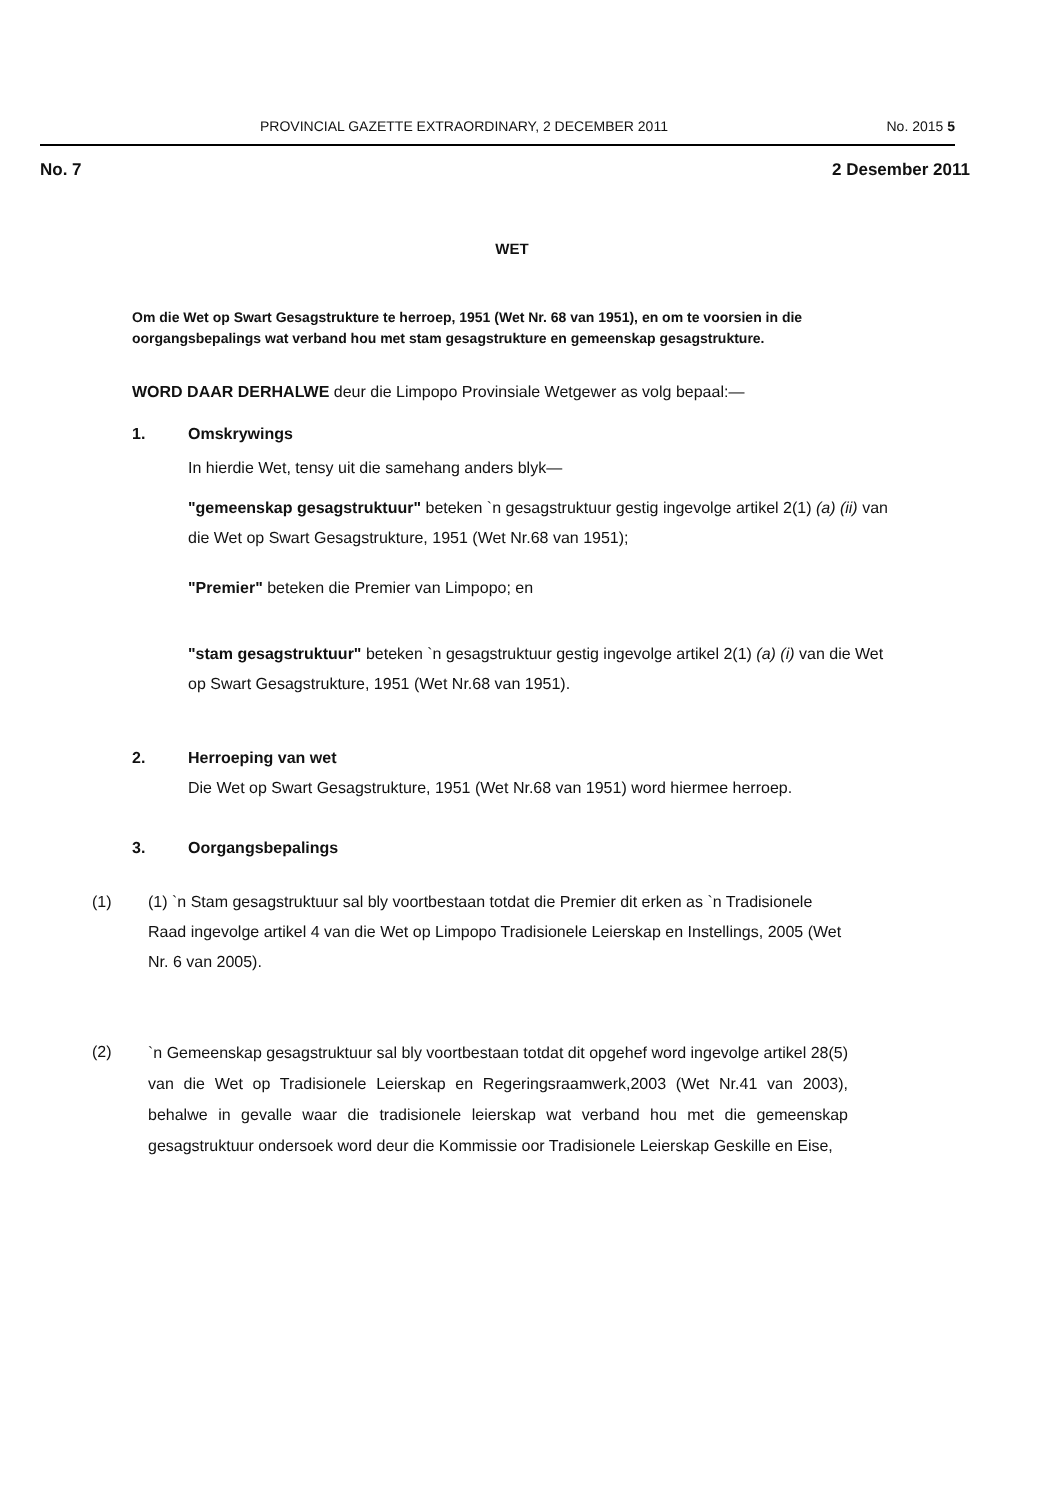PROVINCIAL GAZETTE EXTRAORDINARY, 2 DECEMBER 2011 No. 2015 5
No. 7 2 Desember 2011
WET
Om die Wet op Swart Gesagstrukture te herroep, 1951 (Wet Nr. 68 van 1951), en om te voorsien in die oorgangsbepalings wat verband hou met stam gesagstrukture en gemeenskap gesagstrukture.
WORD DAAR DERHALWE deur die Limpopo Provinsiale Wetgewer as volg bepaal:—
1. Omskrywings
In hierdie Wet, tensy uit die samehang anders blyk—
"gemeenskap gesagstruktuur" beteken `n gesagstruktuur gestig ingevolge artikel 2(1) (a) (ii) van die Wet op Swart Gesagstrukture, 1951 (Wet Nr.68 van 1951);
"Premier" beteken die Premier van Limpopo; en
"stam gesagstruktuur" beteken `n gesagstruktuur gestig ingevolge artikel 2(1) (a) (i) van die Wet op Swart Gesagstrukture, 1951 (Wet Nr.68 van 1951).
2. Herroeping van wet
Die Wet op Swart Gesagstrukture, 1951 (Wet Nr.68 van 1951) word hiermee herroep.
3. Oorgangsbepalings
(1) (1) `n Stam gesagstruktuur sal bly voortbestaan totdat die Premier dit erken as `n Tradisionele Raad ingevolge artikel 4 van die Wet op Limpopo Tradisionele Leierskap en Instellings, 2005 (Wet Nr. 6 van 2005).
(2)
`n Gemeenskap gesagstruktuur sal bly voortbestaan totdat dit opgehef word ingevolge artikel 28(5) van die Wet op Tradisionele Leierskap en Regeringsraamwerk,2003 (Wet Nr.41 van 2003), behalwe in gevalle waar die tradisionele leierskap wat verband hou met die gemeenskap gesagstruktuur ondersoek word deur die Kommissie oor Tradisionele Leierskap Geskille en Eise,